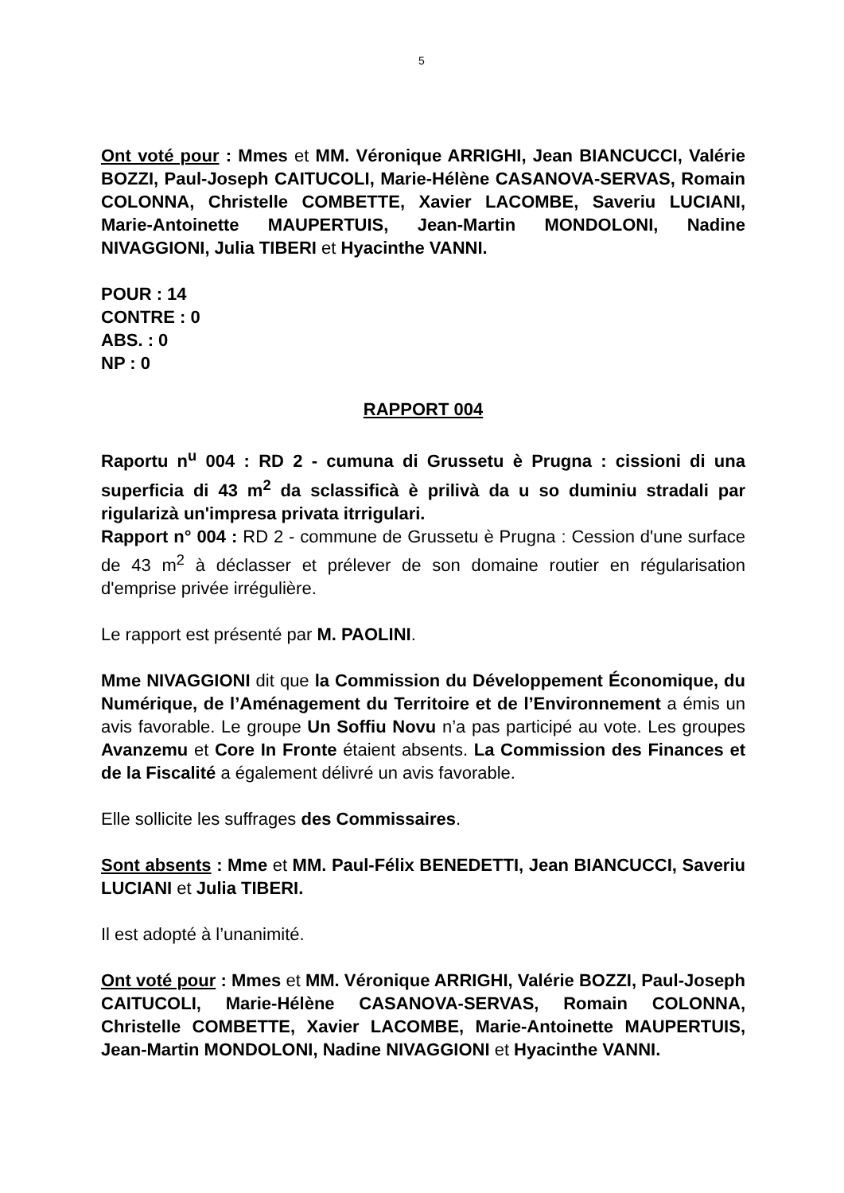5
Ont voté pour : Mmes et MM. Véronique ARRIGHI, Jean BIANCUCCI, Valérie BOZZI, Paul-Joseph CAITUCOLI, Marie-Hélène CASANOVA-SERVAS, Romain COLONNA, Christelle COMBETTE, Xavier LACOMBE, Saveriu LUCIANI, Marie-Antoinette MAUPERTUIS, Jean-Martin MONDOLONI, Nadine NIVAGGIONI, Julia TIBERI et Hyacinthe VANNI.
POUR : 14
CONTRE : 0
ABS. : 0
NP : 0
RAPPORT 004
Raportu n<sup>u</sup> 004 : RD 2 - cumuna di Grussetu è Prugna : cissioni di una superficia di 43 m<sup>2</sup> da sclassificà è prilivà da u so duminiu stradali par rigularizà un'impresa privata itrrigulari.
Rapport n° 004 : RD 2 - commune de Grussetu è Prugna : Cession d'une surface de 43 m<sup>2</sup> à déclasser et prélever de son domaine routier en régularisation d'emprise privée irrégulière.
Le rapport est présenté par M. PAOLINI.
Mme NIVAGGIONI dit que la Commission du Développement Économique, du Numérique, de l’Aménagement du Territoire et de l’Environnement a émis un avis favorable. Le groupe Un Soffiu Novu n’a pas participé au vote. Les groupes Avanzemu et Core In Fronte étaient absents. La Commission des Finances et de la Fiscalité a également délivré un avis favorable.
Elle sollicite les suffrages des Commissaires.
Sont absents : Mme et MM. Paul-Félix BENEDETTI, Jean BIANCUCCI, Saveriu LUCIANI et Julia TIBERI.
Il est adopté à l’unanimité.
Ont voté pour : Mmes et MM. Véronique ARRIGHI, Valérie BOZZI, Paul-Joseph CAITUCOLI, Marie-Hélène CASANOVA-SERVAS, Romain COLONNA, Christelle COMBETTE, Xavier LACOMBE, Marie-Antoinette MAUPERTUIS, Jean-Martin MONDOLONI, Nadine NIVAGGIONI et Hyacinthe VANNI.